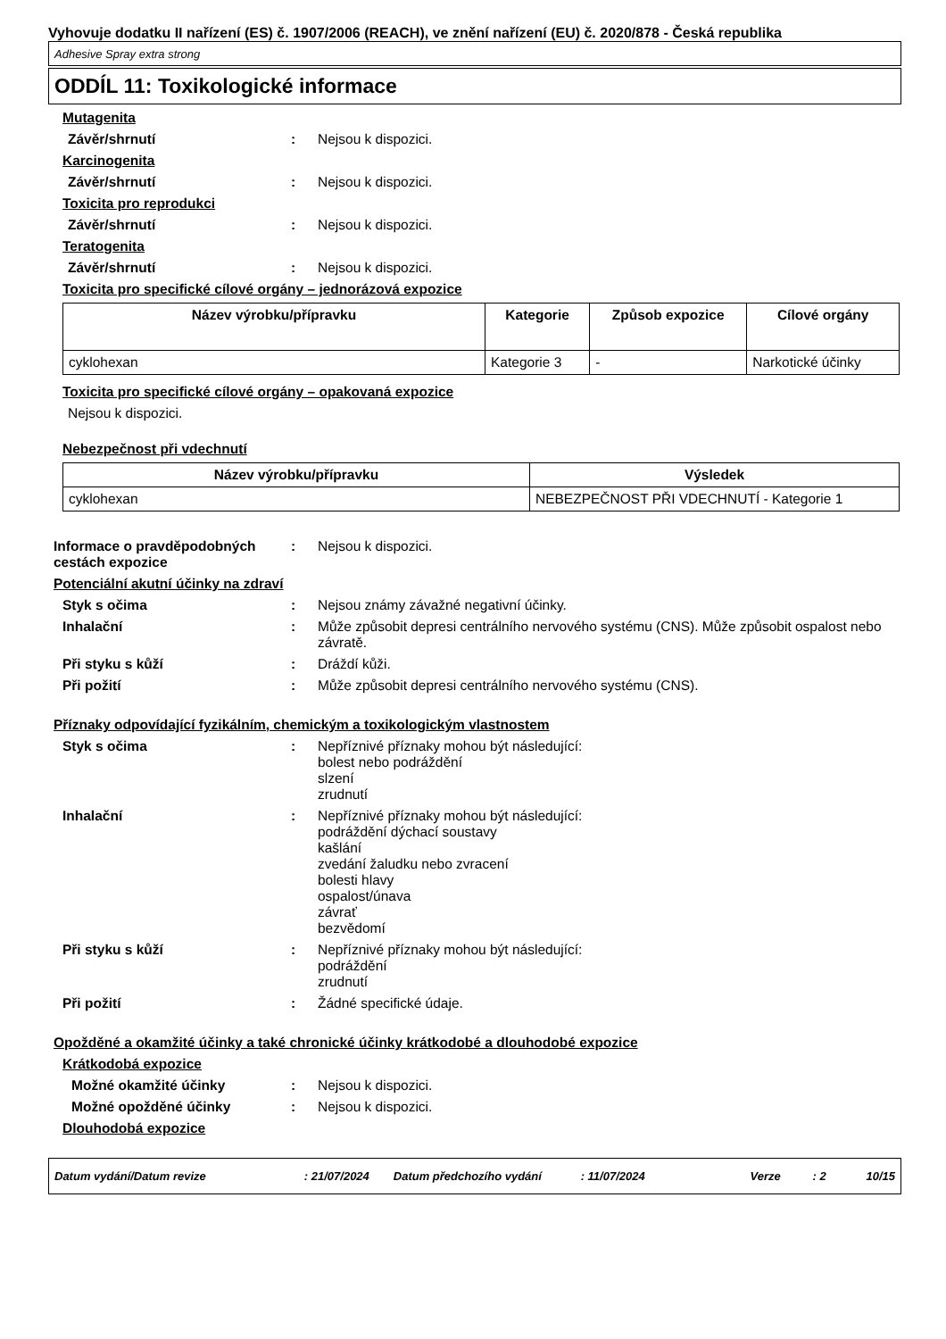Vyhovuje dodatku II nařízení (ES) č. 1907/2006 (REACH), ve znění nařízení (EU) č. 2020/878 - Česká republika
Adhesive Spray extra strong
ODDÍL 11: Toxikologické informace
Mutagenita
Závěr/shrnutí : Nejsou k dispozici.
Karcinogenita
Závěr/shrnutí : Nejsou k dispozici.
Toxicita pro reprodukci
Závěr/shrnutí : Nejsou k dispozici.
Teratogenita
Závěr/shrnutí : Nejsou k dispozici.
Toxicita pro specifické cílové orgány – jednorázová expozice
| Název výrobku/přípravku | Kategorie | Způsob expozice | Cílové orgány |
| --- | --- | --- | --- |
| cyklohexan | Kategorie 3 | - | Narkotické účinky |
Toxicita pro specifické cílové orgány – opakovaná expozice
Nejsou k dispozici.
Nebezpečnost při vdechnutí
| Název výrobku/přípravku | Výsledek |
| --- | --- |
| cyklohexan | NEBEZPEČNOST PŘI VDECHNUTÍ - Kategorie 1 |
Informace o pravděpodobných cestách expozice
: Nejsou k dispozici.
Potenciální akutní účinky na zdraví
Styk s očima : Nejsou známy závažné negativní účinky.
Inhalační : Může způsobit depresi centrálního nervového systému (CNS). Může způsobit ospalost nebo závratě.
Při styku s kůží : Dráždí kůži.
Při požití : Může způsobit depresi centrálního nervového systému (CNS).
Příznaky odpovídající fyzikálním, chemickým a toxikologickým vlastnostem
Styk s očima : Nepříznivé příznaky mohou být následující:
bolest nebo podráždění
slzení
zrudnutí
Inhalační : Nepříznivé příznaky mohou být následující:
podráždění dýchací soustavy
kašlání
zvedání žaludku nebo zvracení
bolesti hlavy
ospalost/únava
závrať
bezvědomí
Při styku s kůží : Nepříznivé příznaky mohou být následující:
podráždění
zrudnutí
Při požití : Žádné specifické údaje.
Opožděné a okamžité účinky a také chronické účinky krátkodobé a dlouhodobé expozice
Krátkodobá expozice
Možné okamžité účinky : Nejsou k dispozici.
Možné opožděné účinky : Nejsou k dispozici.
Dlouhodobá expozice
Datum vydání/Datum revize: 21/07/2024 Datum předchozího vydání: 11/07/2024 Verze: 2 10/15